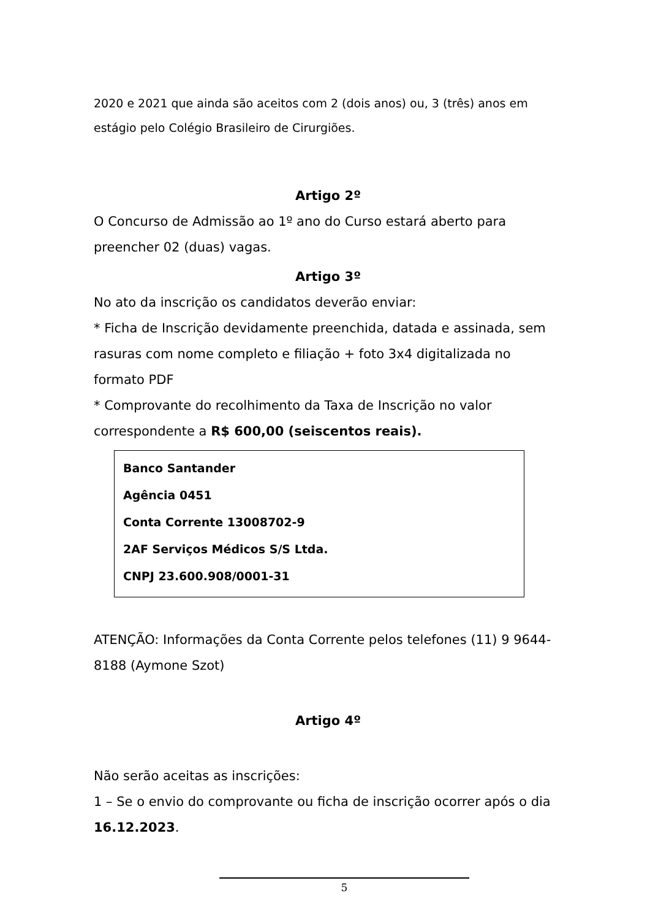2020 e 2021 que ainda são aceitos com 2 (dois anos) ou, 3 (três) anos em estágio pelo Colégio Brasileiro de Cirurgiões.
Artigo 2º
O Concurso de Admissão ao 1º ano do Curso estará aberto para preencher 02 (duas) vagas.
Artigo 3º
No ato da inscrição os candidatos deverão enviar:
* Ficha de Inscrição devidamente preenchida, datada e assinada, sem rasuras com nome completo e filiação + foto 3x4 digitalizada no formato PDF
* Comprovante do recolhimento da Taxa de Inscrição no valor correspondente a R$ 600,00 (seiscentos reais).
Banco Santander
Agência 0451
Conta Corrente 13008702-9
2AF Serviços Médicos S/S Ltda.
CNPJ 23.600.908/0001-31
ATENÇÃO: Informações da Conta Corrente pelos telefones (11) 9 9644-8188 (Aymone Szot)
Artigo 4º
Não serão aceitas as inscrições:
1 – Se o envio do comprovante ou ficha de inscrição ocorrer após o dia 16.12.2023.
5